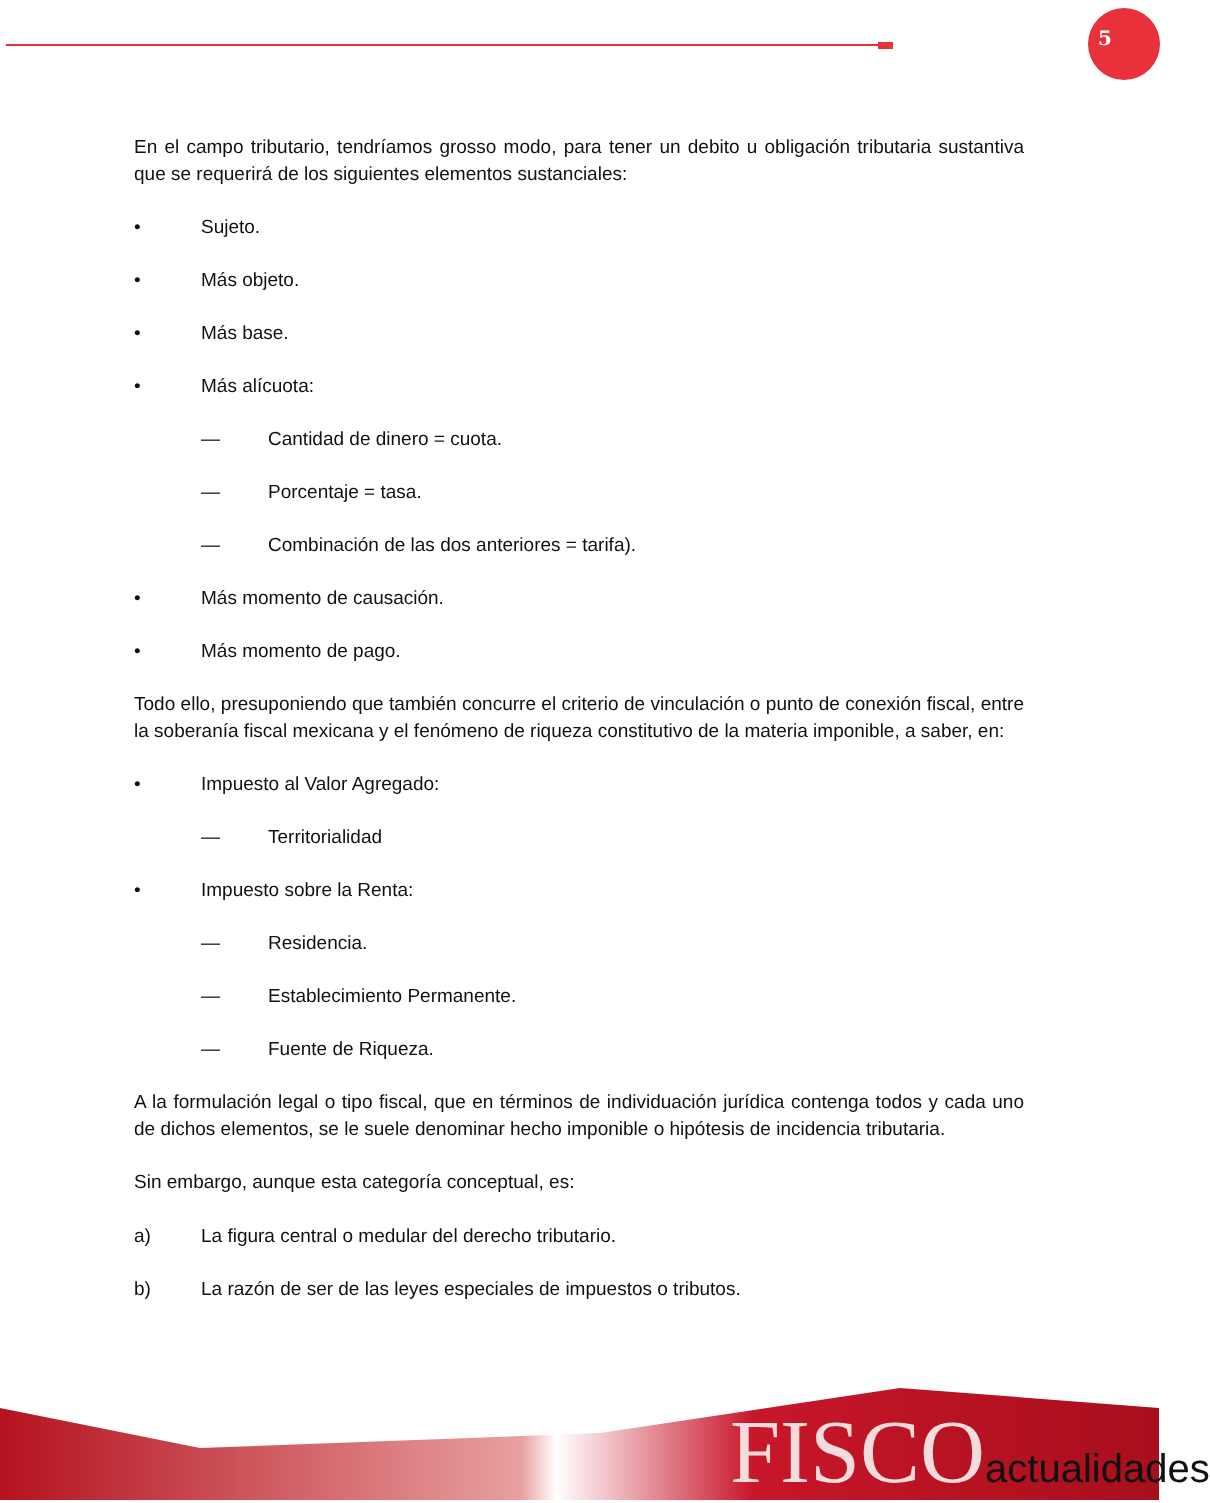5
En el campo tributario, tendríamos grosso modo, para tener un debito u obligación tributaria sustantiva que se requerirá de los siguientes elementos sustanciales:
• Sujeto.
• Más objeto.
• Más base.
• Más alícuota:
— Cantidad de dinero = cuota.
— Porcentaje = tasa.
— Combinación de las dos anteriores = tarifa).
• Más momento de causación.
• Más momento de pago.
Todo ello, presuponiendo que también concurre el criterio de vinculación o punto de conexión fiscal, entre la soberanía fiscal mexicana y el fenómeno de riqueza constitutivo de la materia imponible, a saber, en:
• Impuesto al Valor Agregado:
— Territorialidad
• Impuesto sobre la Renta:
— Residencia.
— Establecimiento Permanente.
— Fuente de Riqueza.
A la formulación legal o tipo fiscal, que en términos de individuación jurídica contenga todos y cada uno de dichos elementos, se le suele denominar hecho imponible o hipótesis de incidencia tributaria.
Sin embargo, aunque esta categoría conceptual, es:
a) La figura central o medular del derecho tributario.
b) La razón de ser de las leyes especiales de impuestos o tributos.
FISCOactualidades